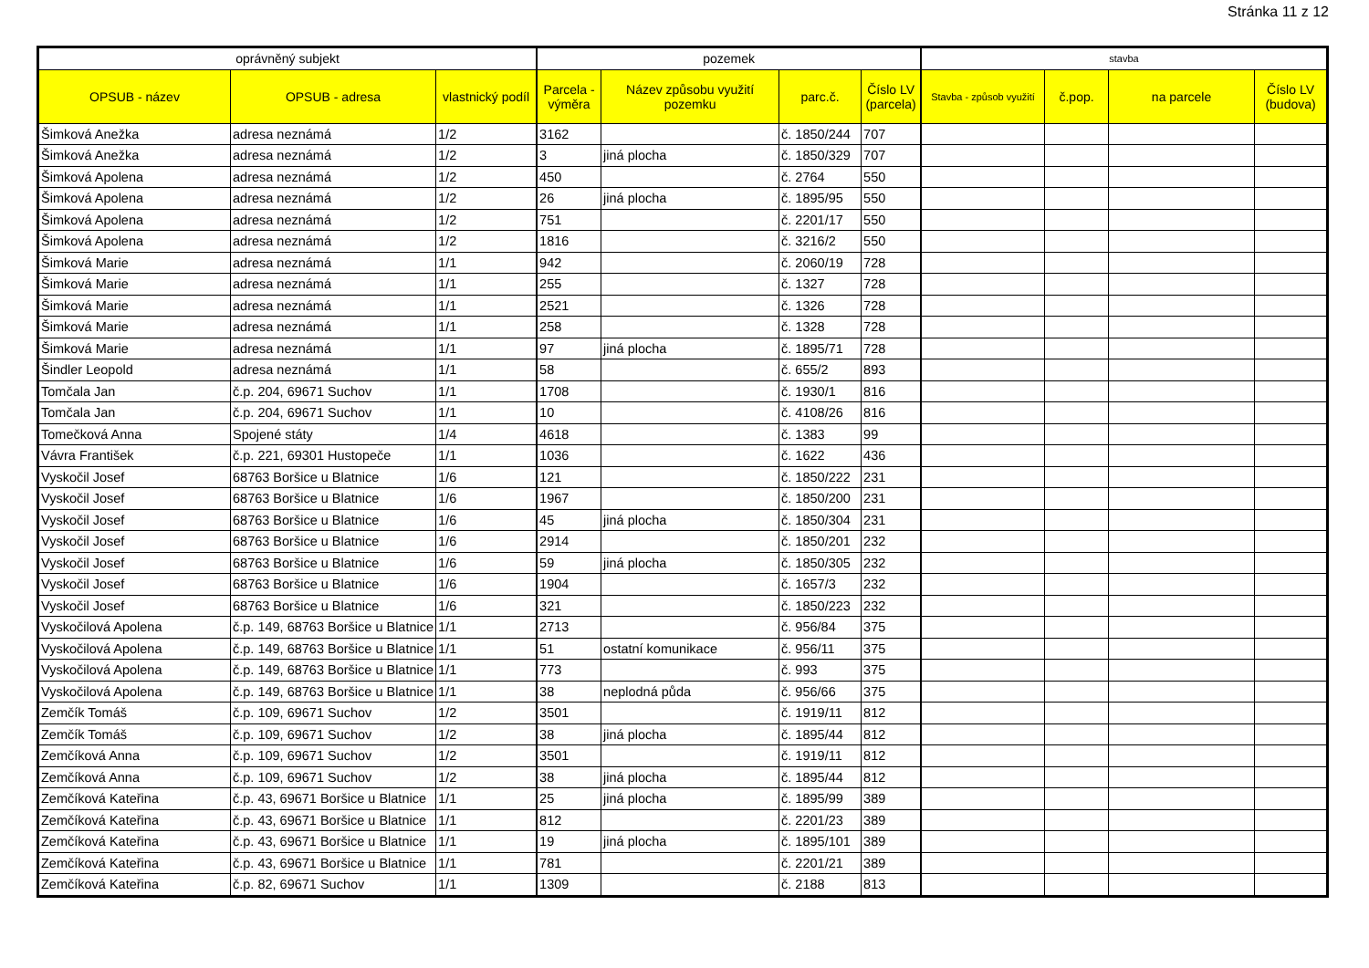Stránka 11 z 12
| oprávněný subjekt | | | pozemek | | | | stavba | | | |
| --- | --- | --- | --- | --- | --- | --- | --- | --- | --- | --- |
| OPSUB - název | OPSUB - adresa | vlastnický podíl | Parcela - výměra | Název způsobu využití pozemku | parc.č. | Číslo LV (parcela) | Stavba - způsob využití | č.pop. | na parcele | Číslo LV (budova) |
| Šimková Anežka | adresa neznámá | 1/2 | 3162 | | č. 1850/244 | 707 | | | | |
| Šimková Anežka | adresa neznámá | 1/2 | 3 | jiná plocha | č. 1850/329 | 707 | | | | |
| Šimková Apolena | adresa neznámá | 1/2 | 450 | | č. 2764 | 550 | | | | |
| Šimková Apolena | adresa neznámá | 1/2 | 26 | jiná plocha | č. 1895/95 | 550 | | | | |
| Šimková Apolena | adresa neznámá | 1/2 | 751 | | č. 2201/17 | 550 | | | | |
| Šimková Apolena | adresa neznámá | 1/2 | 1816 | | č. 3216/2 | 550 | | | | |
| Šimková Marie | adresa neznámá | 1/1 | 942 | | č. 2060/19 | 728 | | | | |
| Šimková Marie | adresa neznámá | 1/1 | 255 | | č. 1327 | 728 | | | | |
| Šimková Marie | adresa neznámá | 1/1 | 2521 | | č. 1326 | 728 | | | | |
| Šimková Marie | adresa neznámá | 1/1 | 258 | | č. 1328 | 728 | | | | |
| Šimková Marie | adresa neznámá | 1/1 | 97 | jiná plocha | č. 1895/71 | 728 | | | | |
| Šindler Leopold | adresa neznámá | 1/1 | 58 | | č. 655/2 | 893 | | | | |
| Tomčala Jan | č.p. 204, 69671 Suchov | 1/1 | 1708 | | č. 1930/1 | 816 | | | | |
| Tomčala Jan | č.p. 204, 69671 Suchov | 1/1 | 10 | | č. 4108/26 | 816 | | | | |
| Tomečková Anna | Spojené státy | 1/4 | 4618 | | č. 1383 | 99 | | | | |
| Vávra František | č.p. 221, 69301 Hustopeče | 1/1 | 1036 | | č. 1622 | 436 | | | | |
| Vyskočil Josef | 68763 Boršice u Blatnice | 1/6 | 121 | | č. 1850/222 | 231 | | | | |
| Vyskočil Josef | 68763 Boršice u Blatnice | 1/6 | 1967 | | č. 1850/200 | 231 | | | | |
| Vyskočil Josef | 68763 Boršice u Blatnice | 1/6 | 45 | jiná plocha | č. 1850/304 | 231 | | | | |
| Vyskočil Josef | 68763 Boršice u Blatnice | 1/6 | 2914 | | č. 1850/201 | 232 | | | | |
| Vyskočil Josef | 68763 Boršice u Blatnice | 1/6 | 59 | jiná plocha | č. 1850/305 | 232 | | | | |
| Vyskočil Josef | 68763 Boršice u Blatnice | 1/6 | 1904 | | č. 1657/3 | 232 | | | | |
| Vyskočil Josef | 68763 Boršice u Blatnice | 1/6 | 321 | | č. 1850/223 | 232 | | | | |
| Vyskočilová Apolena | č.p. 149, 68763 Boršice u Blatnice | 1/1 | 2713 | | č. 956/84 | 375 | | | | |
| Vyskočilová Apolena | č.p. 149, 68763 Boršice u Blatnice | 1/1 | 51 | ostatní komunikace | č. 956/11 | 375 | | | | |
| Vyskočilová Apolena | č.p. 149, 68763 Boršice u Blatnice | 1/1 | 773 | | č. 993 | 375 | | | | |
| Vyskočilová Apolena | č.p. 149, 68763 Boršice u Blatnice | 1/1 | 38 | neplodná půda | č. 956/66 | 375 | | | | |
| Zemčík Tomáš | č.p. 109, 69671 Suchov | 1/2 | 3501 | | č. 1919/11 | 812 | | | | |
| Zemčík Tomáš | č.p. 109, 69671 Suchov | 1/2 | 38 | jiná plocha | č. 1895/44 | 812 | | | | |
| Zemčíková Anna | č.p. 109, 69671 Suchov | 1/2 | 3501 | | č. 1919/11 | 812 | | | | |
| Zemčíková Anna | č.p. 109, 69671 Suchov | 1/2 | 38 | jiná plocha | č. 1895/44 | 812 | | | | |
| Zemčíková Kateřina | č.p. 43, 69671 Boršice u Blatnice | 1/1 | 25 | jiná plocha | č. 1895/99 | 389 | | | | |
| Zemčíková Kateřina | č.p. 43, 69671 Boršice u Blatnice | 1/1 | 812 | | č. 2201/23 | 389 | | | | |
| Zemčíková Kateřina | č.p. 43, 69671 Boršice u Blatnice | 1/1 | 19 | jiná plocha | č. 1895/101 | 389 | | | | |
| Zemčíková Kateřina | č.p. 43, 69671 Boršice u Blatnice | 1/1 | 781 | | č. 2201/21 | 389 | | | | |
| Zemčíková Kateřina | č.p. 82, 69671 Suchov | 1/1 | 1309 | | č. 2188 | 813 | | | | |